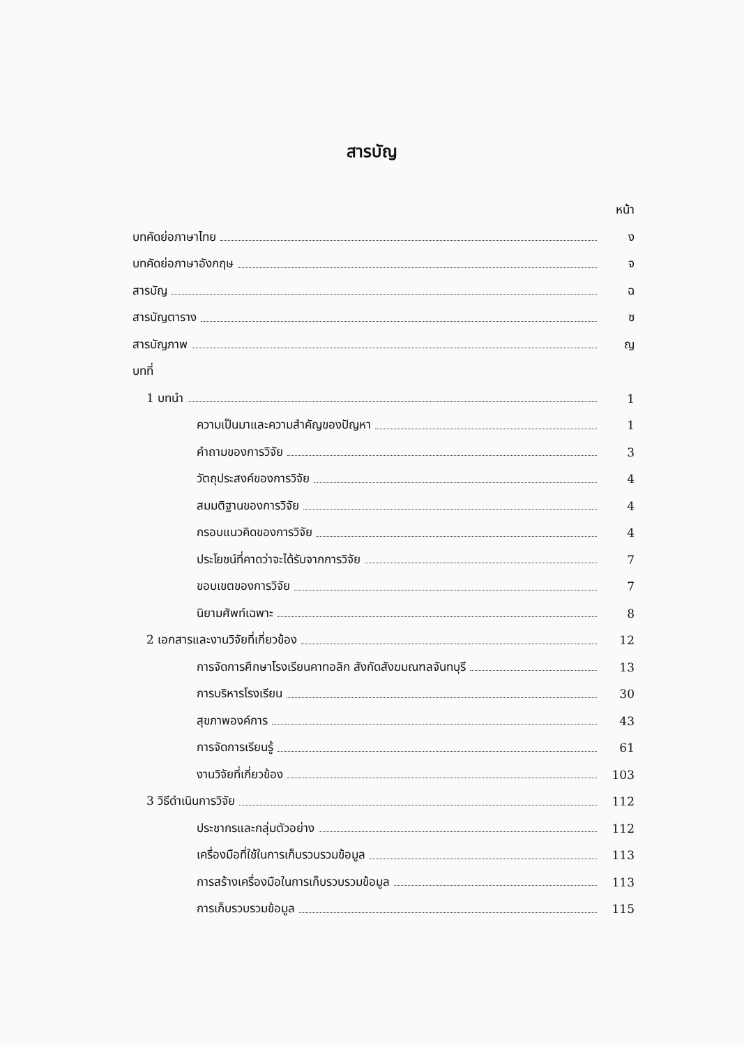สารบัญ
หน้า
บทคัดย่อภาษาไทย ง
บทคัดย่อภาษาอังกฤษ จ
สารบัญ ฉ
สารบัญตาราง ซ
สารบัญภาพ ญ
บทที่
1 บทนำ 1
ความเป็นมาและความสำคัญของปัญหา 1
คำถามของการวิจัย 3
วัตถุประสงค์ของการวิจัย 4
สมมติฐานของการวิจัย 4
กรอบแนวคิดของการวิจัย 4
ประโยชน์ที่คาดว่าจะได้รับจากการวิจัย 7
ขอบเขตของการวิจัย 7
นิยามศัพท์เฉพาะ 8
2 เอกสารและงานวิจัยที่เกี่ยวข้อง 12
การจัดการศึกษาโรงเรียนคาทอลิก สังกัดสังฆมณฑลจันทบุรี 13
การบริหารโรงเรียน 30
สุขภาพองค์การ 43
การจัดการเรียนรู้ 61
งานวิจัยที่เกี่ยวข้อง 103
3 วิธีดำเนินการวิจัย 112
ประชากรและกลุ่มตัวอย่าง 112
เครื่องมือที่ใช้ในการเก็บรวบรวมข้อมูล 113
การสร้างเครื่องมือในการเก็บรวบรวมข้อมูล 113
การเก็บรวบรวมข้อมูล 115